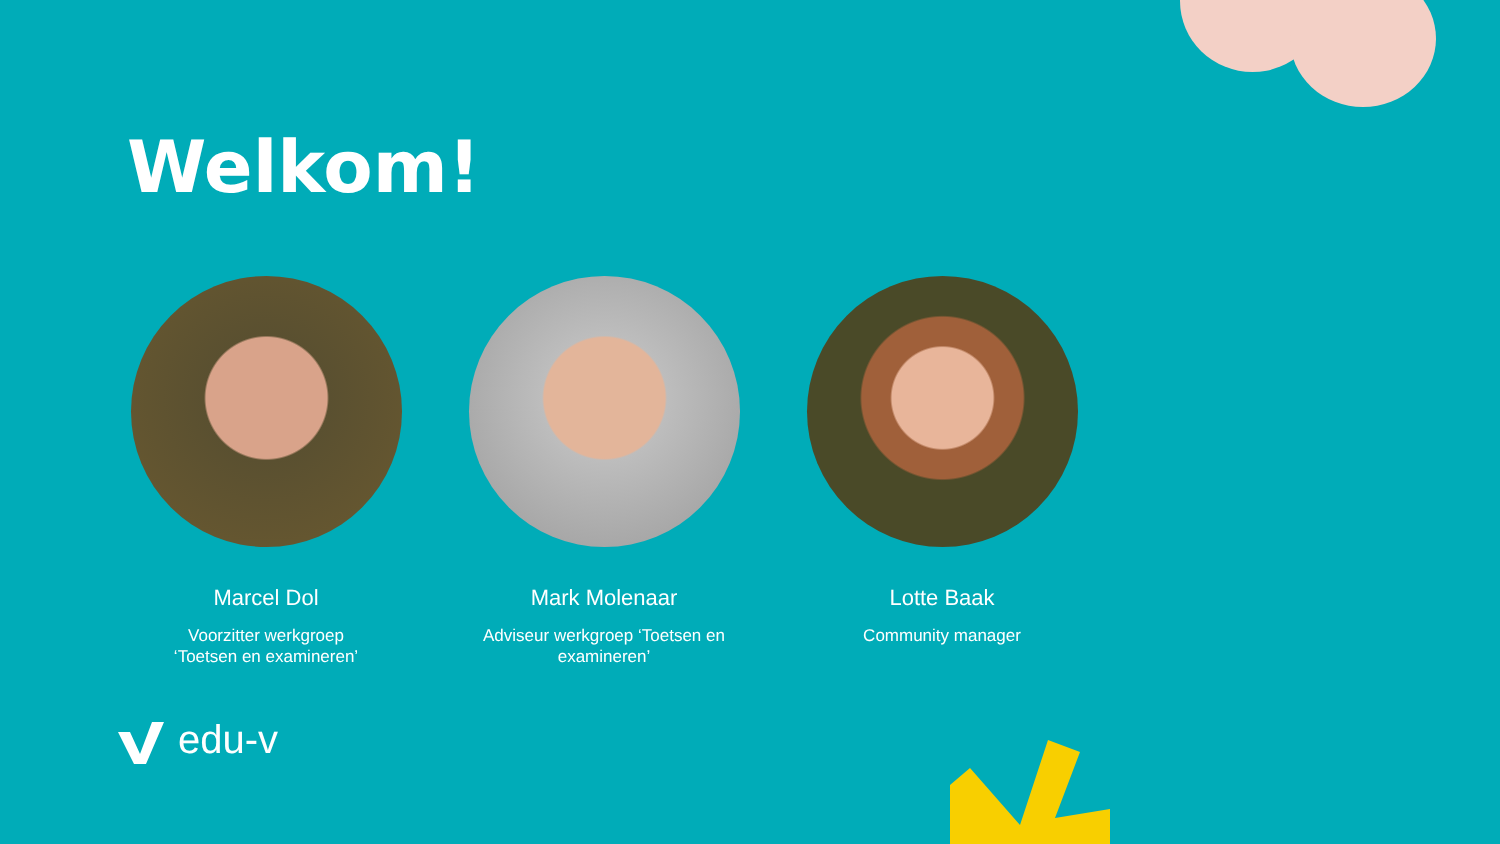Welkom!
Marcel Dol
Voorzitter werkgroep
‘Toetsen en examineren’
Mark Molenaar
Adviseur werkgroep ‘Toetsen en examineren’
Lotte Baak
Community manager
edu-v